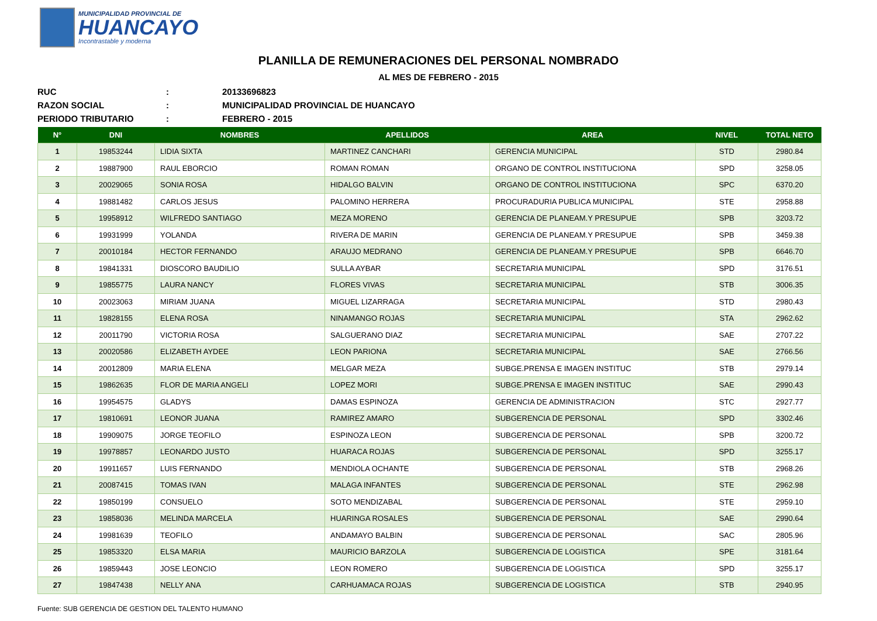MUNICIPALIDAD PROVINCIAL DE
HUANCAYO
Incontrastable y moderna
PLANILLA DE REMUNERACIONES DEL PERSONAL NOMBRADO
AL MES DE FEBRERO - 2015
RUC: 20133696823
RAZON SOCIAL: MUNICIPALIDAD PROVINCIAL DE HUANCAYO
PERIODO TRIBUTARIO: FEBRERO - 2015
| N° | DNI | NOMBRES | APELLIDOS | AREA | NIVEL | TOTAL NETO |
| --- | --- | --- | --- | --- | --- | --- |
| 1 | 19853244 | LIDIA SIXTA | MARTINEZ CANCHARI | GERENCIA MUNICIPAL | STD | 2980.84 |
| 2 | 19887900 | RAUL EBORCIO | ROMAN ROMAN | ORGANO DE CONTROL INSTITUCIONA | SPD | 3258.05 |
| 3 | 20029065 | SONIA ROSA | HIDALGO BALVIN | ORGANO DE CONTROL INSTITUCIONA | SPC | 6370.20 |
| 4 | 19881482 | CARLOS JESUS | PALOMINO HERRERA | PROCURADURIA PUBLICA MUNICIPAL | STE | 2958.88 |
| 5 | 19958912 | WILFREDO SANTIAGO | MEZA MORENO | GERENCIA DE PLANEAM.Y PRESUPUE | SPB | 3203.72 |
| 6 | 19931999 | YOLANDA | RIVERA DE MARIN | GERENCIA DE PLANEAM.Y PRESUPUE | SPB | 3459.38 |
| 7 | 20010184 | HECTOR FERNANDO | ARAUJO MEDRANO | GERENCIA DE PLANEAM.Y PRESUPUE | SPB | 6646.70 |
| 8 | 19841331 | DIOSCORO BAUDILIO | SULLA AYBAR | SECRETARIA MUNICIPAL | SPD | 3176.51 |
| 9 | 19855775 | LAURA NANCY | FLORES VIVAS | SECRETARIA MUNICIPAL | STB | 3006.35 |
| 10 | 20023063 | MIRIAM JUANA | MIGUEL LIZARRAGA | SECRETARIA MUNICIPAL | STD | 2980.43 |
| 11 | 19828155 | ELENA ROSA | NINAMANGO ROJAS | SECRETARIA MUNICIPAL | STA | 2962.62 |
| 12 | 20011790 | VICTORIA ROSA | SALGUERANO DIAZ | SECRETARIA MUNICIPAL | SAE | 2707.22 |
| 13 | 20020586 | ELIZABETH AYDEE | LEON PARIONA | SECRETARIA MUNICIPAL | SAE | 2766.56 |
| 14 | 20012809 | MARIA ELENA | MELGAR MEZA | SUBGE.PRENSA E IMAGEN INSTITUC | STB | 2979.14 |
| 15 | 19862635 | FLOR DE MARIA ANGELI | LOPEZ MORI | SUBGE.PRENSA E IMAGEN INSTITUC | SAE | 2990.43 |
| 16 | 19954575 | GLADYS | DAMAS ESPINOZA | GERENCIA DE ADMINISTRACION | STC | 2927.77 |
| 17 | 19810691 | LEONOR JUANA | RAMIREZ AMARO | SUBGERENCIA DE PERSONAL | SPD | 3302.46 |
| 18 | 19909075 | JORGE TEOFILO | ESPINOZA LEON | SUBGERENCIA DE PERSONAL | SPB | 3200.72 |
| 19 | 19978857 | LEONARDO JUSTO | HUARACA ROJAS | SUBGERENCIA DE PERSONAL | SPD | 3255.17 |
| 20 | 19911657 | LUIS FERNANDO | MENDIOLA OCHANTE | SUBGERENCIA DE PERSONAL | STB | 2968.26 |
| 21 | 20087415 | TOMAS IVAN | MALAGA INFANTES | SUBGERENCIA DE PERSONAL | STE | 2962.98 |
| 22 | 19850199 | CONSUELO | SOTO MENDIZABAL | SUBGERENCIA DE PERSONAL | STE | 2959.10 |
| 23 | 19858036 | MELINDA MARCELA | HUARINGA ROSALES | SUBGERENCIA DE PERSONAL | SAE | 2990.64 |
| 24 | 19981639 | TEOFILO | ANDAMAYO BALBIN | SUBGERENCIA DE PERSONAL | SAC | 2805.96 |
| 25 | 19853320 | ELSA MARIA | MAURICIO BARZOLA | SUBGERENCIA DE LOGISTICA | SPE | 3181.64 |
| 26 | 19859443 | JOSE LEONCIO | LEON ROMERO | SUBGERENCIA DE LOGISTICA | SPD | 3255.17 |
| 27 | 19847438 | NELLY ANA | CARHUAMACA ROJAS | SUBGERENCIA DE LOGISTICA | STB | 2940.95 |
Fuente: SUB GERENCIA DE GESTION DEL TALENTO HUMANO